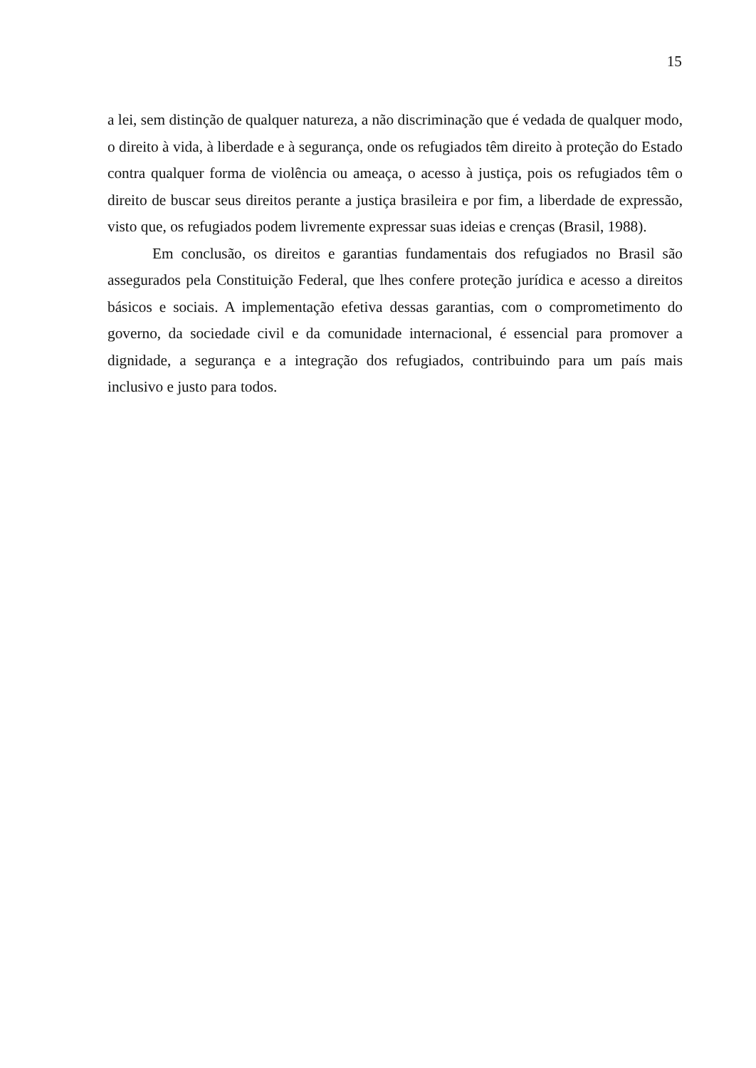15
a lei, sem distinção de qualquer natureza, a não discriminação que é vedada de qualquer modo, o direito à vida, à liberdade e à segurança, onde os refugiados têm direito à proteção do Estado contra qualquer forma de violência ou ameaça, o acesso à justiça, pois os refugiados têm o direito de buscar seus direitos perante a justiça brasileira e por fim, a liberdade de expressão, visto que, os refugiados podem livremente expressar suas ideias e crenças (Brasil, 1988).
Em conclusão, os direitos e garantias fundamentais dos refugiados no Brasil são assegurados pela Constituição Federal, que lhes confere proteção jurídica e acesso a direitos básicos e sociais. A implementação efetiva dessas garantias, com o comprometimento do governo, da sociedade civil e da comunidade internacional, é essencial para promover a dignidade, a segurança e a integração dos refugiados, contribuindo para um país mais inclusivo e justo para todos.